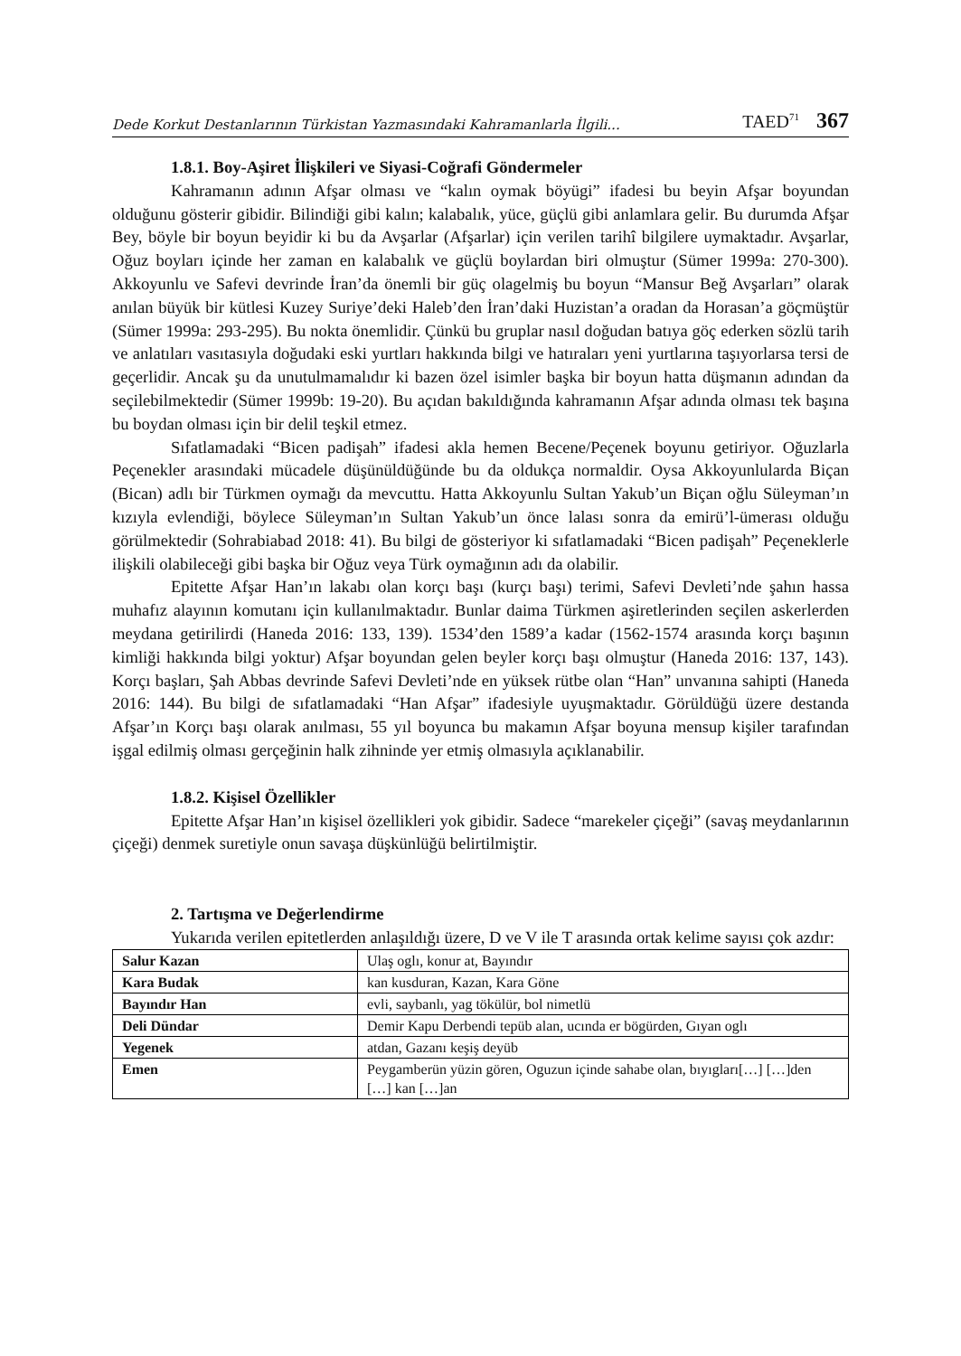Dede Korkut Destanlarının Türkistan Yazmasındaki Kahramanlarla İlgili... TAED<sup>71</sup> 367
1.8.1. Boy-Aşiret İlişkileri ve Siyasi-Coğrafi Göndermeler
Kahramanın adının Afşar olması ve “kalın oymak böyügi” ifadesi bu beyin Afşar boyundan olduğunu gösterir gibidir. Bilindiği gibi kalın; kalabalık, yüce, güçlü gibi anlamlara gelir. Bu durumda Afşar Bey, böyle bir boyun beyidir ki bu da Avşarlar (Afşarlar) için verilen tarihî bilgilere uymaktadır. Avşarlar, Oğuz boyları içinde her zaman en kalabalık ve güçlü boylardan biri olmuştur (Sümer 1999a: 270-300). Akkoyunlu ve Safevi devrinde İran’da önemli bir güç olagelmiş bu boyun “Mansur Beğ Avşarları” olarak anılan büyük bir kütlesi Kuzey Suriye’deki Haleb’den İran’daki Huzistan’a oradan da Horasan’a göçmüştür (Sümer 1999a: 293-295). Bu nokta önemlidir. Çünkü bu gruplar nasıl doğudan batıya göç ederken sözlü tarih ve anlatıları vasıtasıyla doğudaki eski yurtları hakkında bilgi ve hatıraları yeni yurtlarına taşıyorlarsa tersi de geçerlidir. Ancak şu da unutulmamalıdır ki bazen özel isimler başka bir boyun hatta düşmanın adından da seçilebilmektedir (Sümer 1999b: 19-20). Bu açıdan bakıldığında kahramanın Afşar adında olması tek başına bu boydan olması için bir delil teşkil etmez.
Sıfatlamadaki “Bicen padişah” ifadesi akla hemen Becene/Peçenek boyunu getiriyor. Oğuzlarla Peçenekler arasındaki mücadele düşünüldüğünde bu da oldukça normaldir. Oysa Akkoyunlularda Biçan (Bican) adlı bir Türkmen oymağı da mevcuttu. Hatta Akkoyunlu Sultan Yakub’un Biçan oğlu Süleyman’ın kızıyla evlendiği, böylece Süleyman’ın Sultan Yakub’un önce lalası sonra da emirü’l-ümerası olduğu görülmektedir (Sohrabiabad 2018: 41). Bu bilgi de gösteriyor ki sıfatlamadaki “Bicen padişah” Peçeneklerle ilişkili olabileceği gibi başka bir Oğuz veya Türk oymağının adı da olabilir.
Epitette Afşar Han’ın lakabı olan korçı başı (kurçı başı) terimi, Safevi Devleti’nde şahın hassa muhafız alayının komutanı için kullanılmaktadır. Bunlar daima Türkmen aşiretlerinden seçilen askerlerden meydana getirilirdi (Haneda 2016: 133, 139). 1534’den 1589’a kadar (1562-1574 arasında korçı başının kimliği hakkında bilgi yoktur) Afşar boyundan gelen beyler korçı başı olmuştur (Haneda 2016: 137, 143). Korçı başları, Şah Abbas devrinde Safevi Devleti’nde en yüksek rütbe olan “Han” unvanına sahipti (Haneda 2016: 144). Bu bilgi de sıfatlamadaki “Han Afşar” ifadesiyle uyuşmaktadır. Görüldüğü üzere destanda Afşar’ın Korçı başı olarak anılması, 55 yıl boyunca bu makamın Afşar boyuna mensup kişiler tarafından işgal edilmiş olması gerçeğinin halk zihninde yer etmiş olmasıyla açıklanabilir.
1.8.2. Kişisel Özellikler
Epitette Afşar Han’ın kişisel özellikleri yok gibidir. Sadece “marekeler çiçeği” (savaş meydanlarının çiçeği) denmek suretiyle onun savaşa düşkünlüğü belirtilmiştir.
2. Tartışma ve Değerlendirme
Yukarıda verilen epitetlerden anlaşıldığı üzere, D ve V ile T arasında ortak kelime sayısı çok azdır:
| Salur Kazan | Ulaş oglı, konur at, Bayındır |
| Kara Budak | kan kusduran, Kazan, Kara Göne |
| Bayındır Han | evli, saybanlı, yag tökülür, bol nimetlü |
| Deli Dündar | Demir Kapu Derbendi tepüb alan, ucında er bögürden, Gıyan oglı |
| Yegenek | atdan, Gazanı keşiş deyüb |
| Emen | Peygamberün yüzin gören, Oguzun içinde sahabe olan, bıyıgları[…] […]den […] kan […]an |